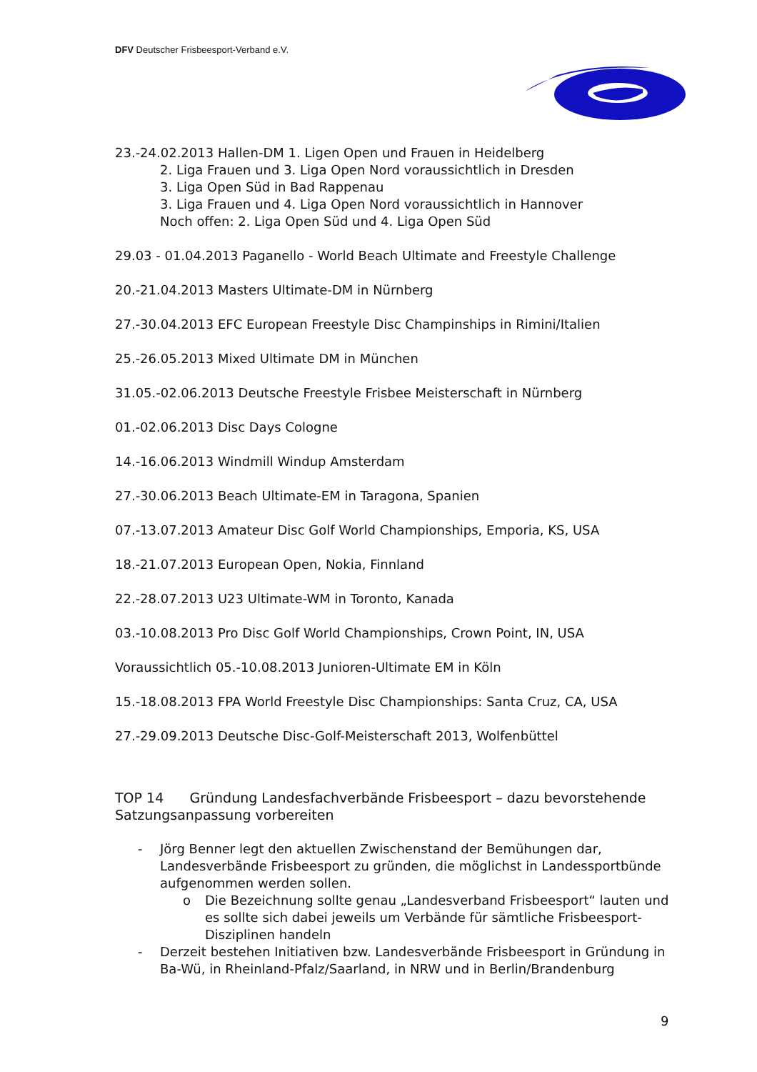DFV Deutscher Frisbeesport-Verband e.V.
23.-24.02.2013 Hallen-DM 1. Ligen Open und Frauen in Heidelberg
2. Liga Frauen und 3. Liga Open Nord voraussichtlich in Dresden
3. Liga Open Süd in Bad Rappenau
3. Liga Frauen und 4. Liga Open Nord voraussichtlich in Hannover
Noch offen: 2. Liga Open Süd und 4. Liga Open Süd
29.03 - 01.04.2013 Paganello - World Beach Ultimate and Freestyle Challenge
20.-21.04.2013 Masters Ultimate-DM in Nürnberg
27.-30.04.2013 EFC European Freestyle Disc Champinships in Rimini/Italien
25.-26.05.2013 Mixed Ultimate DM in München
31.05.-02.06.2013 Deutsche Freestyle Frisbee Meisterschaft in Nürnberg
01.-02.06.2013 Disc Days Cologne
14.-16.06.2013 Windmill Windup Amsterdam
27.-30.06.2013 Beach Ultimate-EM in Taragona, Spanien
07.-13.07.2013 Amateur Disc Golf World Championships, Emporia, KS, USA
18.-21.07.2013 European Open, Nokia, Finnland
22.-28.07.2013 U23 Ultimate-WM in Toronto, Kanada
03.-10.08.2013 Pro Disc Golf World Championships, Crown Point, IN, USA
Voraussichtlich 05.-10.08.2013 Junioren-Ultimate EM in Köln
15.-18.08.2013 FPA World Freestyle Disc Championships: Santa Cruz, CA, USA
27.-29.09.2013 Deutsche Disc-Golf-Meisterschaft 2013, Wolfenbüttel
TOP 14 Gründung Landesfachverbände Frisbeesport – dazu bevorstehende Satzungsanpassung vorbereiten
- Jörg Benner legt den aktuellen Zwischenstand der Bemühungen dar, Landesverbände Frisbeesport zu gründen, die möglichst in Landessportbünde aufgenommen werden sollen.
o Die Bezeichnung sollte genau „Landesverband Frisbeesport“ lauten und es sollte sich dabei jeweils um Verbände für sämtliche Frisbeesport-Disziplinen handeln
- Derzeit bestehen Initiativen bzw. Landesverbände Frisbeesport in Gründung in Ba-Wü, in Rheinland-Pfalz/Saarland, in NRW und in Berlin/Brandenburg
9